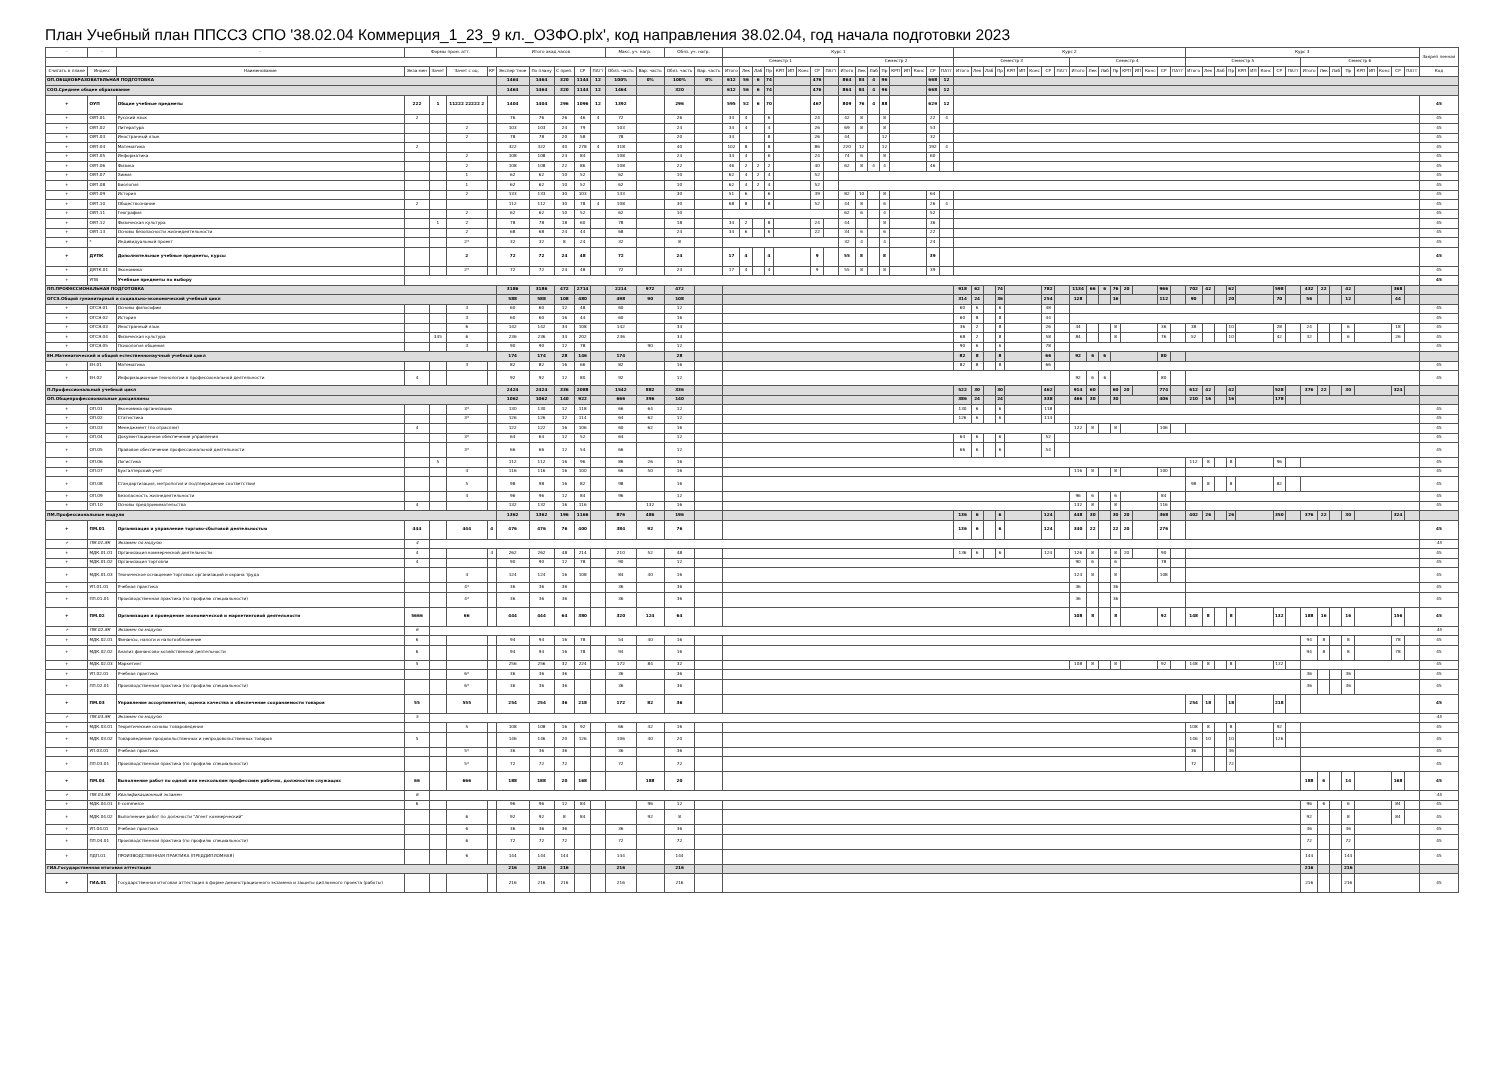План Учебный план ППССЗ СПО '38.02.04 Коммерция_1_23_9 кл._ОЗФО.plx', код направления 38.02.04, год начала подготовки 2023
| - | - | - | Формы пром. атт. | | | | Итого акад.часов | | | | | Макс. уч. нагр. | | Обяз. уч. нагр. | | Курс 1 | | | | | | | | | | | | | | | | | | Курс 2 | | | | | | | | | | | | | | | | | | Курс 3 | | | | | | | | | | | | | | | | | | Закреп ленная |
| --- | --- | --- | --- | --- | --- | --- | --- | --- | --- | --- | --- | --- | --- | --- | --- | --- | --- | --- | --- | --- | --- | --- | --- | --- | --- | --- | --- | --- | --- | --- | --- | --- | --- | --- | --- | --- | --- | --- | --- | --- | --- | --- | --- | --- | --- | --- | --- | --- | --- | --- | --- | --- | --- | --- | --- | --- | --- | --- | --- | --- | --- | --- | --- | --- | --- | --- | --- | --- | --- | --- |
| | | | | | | | | | | | | | | | | Семестр 1 | | | | | | | | | Семестр 2 | | | | | | | | | Семестр 3 | | | | | | | | | Семестр 4 | | | | | | | | | Семестр 5 | | | | | | | | | Семестр 6 | | | | | | | | | |
| Считать в плане | Индекс | Наименование | Экза мен | Зачет | Зачет с оц. | КР | Экспер тное | По плану | С преп. | СР | ПАтт | Обяз. часть | Вар. часть | Обяз. часть | Вар. часть | Итого | Лек | Лаб | Пр | КРП | ИП | Конс | СР | ПАтт | Итого | Лек | Лаб | Пр | КРП | ИП | Конс | СР | ПАтт | Итого | Лек | Лаб | Пр | КРП | ИП | Конс | СР | ПАтт | Итого | Лек | Лаб | Пр | КРП | ИП | Конс | СР | ПАтт | Итого | Лек | Лаб | Пр | КРП | ИП | Конс | СР | ПАтт | Итого | Лек | Лаб | Пр | КРП | ИП | Конс | СР | ПАтт | Код |
| ОП.ОБЩЕОБРАЗОВАТЕЛЬНАЯ ПОДГОТОВКА | | | | | | | 1464 | 1464 | 320 | 1144 | 12 | 100% | 0% | 100% | 0% | 612 | 56 | 6 | 74 | | | | 476 | | 864 | 84 | 4 | 96 | | | | 668 | 12 | | | | | | | | | | | | | | | | | | | | | | | | | | | | | | | | | | | | | |
| СОО.Среднее общее образование | | | | | | | 1464 | 1464 | 320 | 1144 | 12 | 1464 | | 320 | | 612 | 56 | 6 | 74 | | | | 476 | | 864 | 84 | 4 | 96 | | | | 668 | 12 | | | | | | | | | | | | | | | | | | | | | | | | | | | | | | | | | | | | | |
| + | ОУП | Общие учебные предметы | 222 | 1 | 11222 22222 2 | | 1404 | 1404 | 296 | 1096 | 12 | 1392 | | 296 | | 595 | 52 | 6 | 70 | | | | 467 | | 809 | 76 | 4 | 88 | | | | 629 | 12 | | | | | | | | | | | | | | | | | | | | | | | | | | | | | | | | | | | | | 45 |
| + | ОУП.01 | Русский язык | 2 | | | | 76 | 76 | 26 | 46 | 4 | 72 | | 26 | | 34 | 4 | | 6 | | | | 24 | | 42 | 8 | | 8 | | | | 22 | 4 | | | | | | | | | | | | | | | | | | | | | | | | | | | | | | | | | | | | | 45 |
| + | ОУП.02 | Литература | | | 2 | | 103 | 103 | 24 | 79 | | 103 | | 24 | | 34 | 4 | | 4 | | | | 26 | | 69 | 8 | | 8 | | | | 53 | | | | | | | | | | | | | | | | | | | | | | | | | | | | | | | | | | | | | | 45 |
| + | ОУП.03 | Иностранный язык | | | 2 | | 78 | 78 | 20 | 58 | | 78 | | 20 | | 34 | | | 8 | | | | 26 | | 44 | | | 12 | | | | 32 | | | | | | | | | | | | | | | | | | | | | | | | | | | | | | | | | | | | | | 45 |
| + | ОУП.04 | Математика | 2 | | | | 322 | 322 | 40 | 278 | 4 | 318 | | 40 | | 102 | 8 | | 8 | | | | 86 | | 220 | 12 | | 12 | | | | 192 | 4 | | | | | | | | | | | | | | | | | | | | | | | | | | | | | | | | | | | | | 45 |
| + | ОУП.05 | Информатика | | | 2 | | 108 | 108 | 24 | 84 | | 108 | | 24 | | 34 | 4 | | 6 | | | | 24 | | 74 | 6 | | 8 | | | | 60 | | | | | | | | | | | | | | | | | | | | | | | | | | | | | | | | | | | | | | 45 |
| + | ОУП.06 | Физика | | | 2 | | 108 | 108 | 22 | 86 | | 108 | | 22 | | 46 | 2 | 2 | 2 | | | | 40 | | 62 | 8 | 4 | 4 | | | | 46 | | | | | | | | | | | | | | | | | | | | | | | | | | | | | | | | | | | | | | 45 |
| + | ОУП.07 | Химия | | | 1 | | 62 | 62 | 10 | 52 | | 62 | | 10 | | 62 | 4 | 2 | 4 | | | | 52 | | | | | | | | | | | | | | | | | | | | | | | | | | | | | | | | | | | | | | | | | | | | | | | 45 |
| + | ОУП.08 | Биология | | | 1 | | 62 | 62 | 10 | 52 | | 62 | | 10 | | 62 | 4 | 2 | 4 | | | | 52 | | | | | | | | | | | | | | | | | | | | | | | | | | | | | | | | | | | | | | | | | | | | | | | 45 |
| + | ОУП.09 | История | | | 2 | | 133 | 133 | 30 | 103 | | 133 | | 30 | | 51 | 6 | | 6 | | | | 39 | | 82 | 10 | | 8 | | | | 64 | | | | | | | | | | | | | | | | | | | | | | | | | | | | | | | | | | | | | | 45 |
| + | ОУП.10 | Обществознание | 2 | | | | 112 | 112 | 30 | 78 | 4 | 108 | | 30 | | 68 | 8 | | 8 | | | | 52 | | 44 | 8 | | 6 | | | | 26 | 4 | | | | | | | | | | | | | | | | | | | | | | | | | | | | | | | | | | | | | 45 |
| + | ОУП.11 | География | | | 2 | | 62 | 62 | 10 | 52 | | 62 | | 10 | | | | | | | | | | | 62 | 6 | | 4 | | | | 52 | | | | | | | | | | | | | | | | | | | | | | | | | | | | | | | | | | | | | | 45 |
| + | ОУП.12 | Физическая культура | | 1 | 2 | | 78 | 78 | 18 | 60 | | 78 | | 18 | | 34 | 2 | | 8 | | | | 24 | | 44 | | | 8 | | | | 36 | | | | | | | | | | | | | | | | | | | | | | | | | | | | | | | | | | | | | | 45 |
| + | ОУП.13 | Основы безопасности жизнедеятельности | | | 2 | | 68 | 68 | 24 | 44 | | 68 | | 24 | | 34 | 6 | | 6 | | | | 22 | | 34 | 6 | | 6 | | | | 22 | | | | | | | | | | | | | | | | | | | | | | | | | | | | | | | | | | | | | | 45 |
| + | * | Индивидуальный проект | | | 2* | | 32 | 32 | 8 | 24 | | 32 | | 8 | | | | | | | | | | | 32 | 4 | | 4 | | | | 24 | | | | | | | | | | | | | | | | | | | | | | | | | | | | | | | | | | | | | | 45 |
| + | ДУПК | Дополнительные учебные предметы, курсы | | | 2 | | 72 | 72 | 24 | 48 | | 72 | | 24 | | 17 | 4 | | 4 | | | | 9 | | 55 | 8 | | 8 | | | | 39 | | | | | | | | | | | | | | | | | | | | | | | | | | | | | | | | | | | | | | 45 |
| + | ДУПК.01 | Экономика | | | 2* | | 72 | 72 | 24 | 48 | | 72 | | 24 | | 17 | 4 | | 4 | | | | 9 | | 55 | 8 | | 8 | | | | 39 | | | | | | | | | | | | | | | | | | | | | | | | | | | | | | | | | | | | | | 45 |
| + | УПВ | Учебные предметы по выбору | | | | | | | | | | | | | | | | | | | | | | | | | | | | | | | | | | | | | | | | | | | | | | | | | | | | | | | | | | | | | | | | | | | | 45 |
| ПП.ПРОФЕССИОНАЛЬНАЯ ПОДГОТОВКА | | | | | | | 3186 | 3186 | 472 | 2714 | | 2214 | 972 | 472 | | | | | | | | | | | | | | | | | | | | 918 | 62 | | 74 | | | | 782 | | 1134 | 66 | 6 | 76 | 20 | | | 966 | | 702 | 42 | | 62 | | | | 598 | | 432 | 22 | | 42 | | | | 368 | | |
| ОГСЭ.Общий гуманитарный и социально-экономический учебный цикл | | | | | | | 588 | 588 | 108 | 480 | | 498 | 90 | 108 | | | | | | | | | | | | | | | | | | | | 314 | 24 | | 36 | | | | 254 | | 128 | | | 16 | | | | 112 | | 90 | | | 20 | | | | 70 | | 56 | | | 12 | | | | 44 | | |
| + | ОГСЭ.01 | Основы философии | | | 3 | | 60 | 60 | 12 | 48 | | 60 | | 12 | | | | | | | | | | | | | | | | | | | | 60 | 6 | | 6 | | | | 48 | | | | | | | | | | | | | | | | | | | | | | | | | | | | | 45 |
| + | ОГСЭ.02 | История | | | 3 | | 60 | 60 | 16 | 44 | | 60 | | 16 | | | | | | | | | | | | | | | | | | | | 60 | 8 | | 8 | | | | 44 | | | | | | | | | | | | | | | | | | | | | | | | | | | | | 45 |
| + | ОГСЭ.03 | Иностранный язык | | | 6 | | 142 | 142 | 34 | 108 | | 142 | | 34 | | | | | | | | | | | | | | | | | | | | 36 | 2 | | 8 | | | | 26 | | 44 | | | 8 | | | | 36 | | 38 | | | 10 | | | | 28 | | 24 | | | 6 | | | | 18 | | 45 |
| + | ОГСЭ.04 | Физическая культура | | 345 | 6 | | 236 | 236 | 34 | 202 | | 236 | | 34 | | | | | | | | | | | | | | | | | | | | 68 | 2 | | 8 | | | | 58 | | 84 | | | 8 | | | | 76 | | 52 | | | 10 | | | | 42 | | 32 | | | 6 | | | | 26 | | 45 |
| + | ОГСЭ.05 | Психология общения | | | 3 | | 90 | 90 | 12 | 78 | | | 90 | 12 | | | | | | | | | | | | | | | | | | | | 90 | 6 | | 6 | | | | 78 | | | | | | | | | | | | | | | | | | | | | | | | | | | | | 45 |
| ЕН.Математический и общий естественнонаучный учебный цикл | | | | | | | 174 | 174 | 28 | 146 | | 174 | | 28 | | | | | | | | | | | | | | | | | | | | 82 | 8 | | 8 | | | | 66 | | 92 | 6 | 6 | | | | | 80 | | | | | | | | | | | | | | | | | | | | |
| + | ЕН.01 | Математика | | | 3 | | 82 | 82 | 16 | 66 | | 82 | | 16 | | | | | | | | | | | | | | | | | | | | 82 | 8 | | 8 | | | | 66 | | | | | | | | | | | | | | | | | | | | | | | | | | | | | 45 |
| + | ЕН.02 | Информационные технологии в профессиональной деятельности | 4 | | | | 92 | 92 | 12 | 80 | | 92 | | 12 | | | | | | | | | | | | | | | | | | | | | | | | | | | | | 92 | 6 | 6 | | | | | 80 | | | | | | | | | | | | | | | | | | | | 45 |
| П.Профессиональный учебный цикл | | | | | | | 2424 | 2424 | 336 | 2088 | | 1542 | 882 | 336 | | | | | | | | | | | | | | | | | | | | 522 | 30 | | 30 | | | | 462 | | 914 | 60 | | 60 | 20 | | | 774 | | 612 | 42 | | 42 | | | | 528 | | 376 | 22 | | 30 | | | | 324 | | |
| ОП.Общепрофессиональные дисциплины | | | | | | | 1062 | 1062 | 140 | 922 | | 666 | 396 | 140 | | | | | | | | | | | | | | | | | | | | 386 | 24 | | 24 | | | | 338 | | 466 | 30 | | 30 | | | | 406 | | 210 | 16 | | 16 | | | | 178 | | | | | | | | | | | |
| + | ОП.01 | Экономика организации | | | 3* | | 130 | 130 | 12 | 118 | | 66 | 64 | 12 | | | | | | | | | | | | | | | | | | | | 130 | 6 | | 6 | | | | 118 | | | | | | | | | | | | | | | | | | | | | | | | | | | | | 45 |
| + | ОП.02 | Статистика | | | 3* | | 126 | 126 | 12 | 114 | | 64 | 62 | 12 | | | | | | | | | | | | | | | | | | | | 126 | 6 | | 6 | | | | 114 | | | | | | | | | | | | | | | | | | | | | | | | | | | | | 45 |
| + | ОП.03 | Менеджмент (по отраслям) | 4 | | | | 122 | 122 | 16 | 106 | | 60 | 62 | 16 | | | | | | | | | | | | | | | | | | | | | | | | | | | | | 122 | 8 | | 8 | | | | 106 | | | | | | | | | | | | | | | | | | | | 45 |
| + | ОП.04 | Документационное обеспечение управления | | | 3* | | 64 | 64 | 12 | 52 | | 64 | | 12 | | | | | | | | | | | | | | | | | | | | 64 | 6 | | 6 | | | | 52 | | | | | | | | | | | | | | | | | | | | | | | | | | | | | 45 |
| + | ОП.05 | Правовое обеспечение профессиональной деятельности | | | 3* | | 66 | 66 | 12 | 54 | | 66 | | 12 | | | | | | | | | | | | | | | | | | | | 66 | 6 | | 6 | | | | 54 | | | | | | | | | | | | | | | | | | | | | | | | | | | | | 45 |
| + | ОП.06 | Логистика | | 5 | | | 112 | 112 | 16 | 96 | | 86 | 26 | 16 | | | | | | | | | | | | | | | | | | | | | | | | | | | | | | | | | | | | | | 112 | 8 | | 8 | | | | 96 | | | | | | | | | | | 45 |
| + | ОП.07 | Бухгалтерский учет | | | 4 | | 116 | 116 | 16 | 100 | | 66 | 50 | 16 | | | | | | | | | | | | | | | | | | | | | | | | | | | | | 116 | 8 | | 8 | | | | 100 | | | | | | | | | | | | | | | | | | | | 45 |
| + | ОП.08 | Стандартизация, метрология и подтверждение соответствия | | | 5 | | 98 | 98 | 16 | 82 | | 98 | | 16 | | | | | | | | | | | | | | | | | | | | | | | | | | | | | | | | | | | | | | 98 | 8 | | 8 | | | | 82 | | | | | | | | | | | 45 |
| + | ОП.09 | Безопасность жизнедеятельности | | | 4 | | 96 | 96 | 12 | 84 | | 96 | | 12 | | | | | | | | | | | | | | | | | | | | | | | | | | | | | 96 | 6 | | 6 | | | | 84 | | | | | | | | | | | | | | | | | | | | 45 |
| + | ОП.10 | Основы предпринимательства | 4 | | | | 132 | 132 | 16 | 116 | | | 132 | 16 | | | | | | | | | | | | | | | | | | | | | | | | | | | | | 132 | 8 | | 8 | | | | 116 | | | | | | | | | | | | | | | | | | | | 45 |
| ПМ.Профессиональные модули | | | | | | | 1362 | 1362 | 196 | 1166 | | 876 | 486 | 196 | | | | | | | | | | | | | | | | | | | | 136 | 6 | | 6 | | | | 124 | | 448 | 30 | | 30 | 20 | | | 368 | | 402 | 26 | | 26 | | | | 350 | | 376 | 22 | | 30 | | | | 324 | | |
| + | ПМ.01 | Организация и управление торгово-сбытовой деятельностью | 444 | | 444 | 4 | 476 | 476 | 76 | 400 | | 384 | 92 | 76 | | | | | | | | | | | | | | | | | | | | 136 | 6 | | 6 | | | | 124 | | 340 | 22 | | 22 | 20 | | | 276 | | | | | | | | | | | | | | | | | | | | 45 |
| + | ПМ.01.ЭК | Экзамен по модулю | 4 | | | | | | | | | | | | | | | | | | | | | | | | | | | | | | | | | | | | | | | | | | | | | | | | | | | | | | | | | | | | | | | | | | | 45 |
| + | МДК.01.01 | Организация коммерческой деятельности | 4 | | | 4 | 262 | 262 | 48 | 214 | | 210 | 52 | 48 | | | | | | | | | | | | | | | | | | | | 136 | 6 | | 6 | | | | 124 | | 126 | 8 | | 8 | 20 | | | 90 | | | | | | | | | | | | | | | | | | | | 45 |
| + | МДК.01.02 | Организация торговли | 4 | | | | 90 | 90 | 12 | 78 | | 90 | | 12 | | | | | | | | | | | | | | | | | | | | | | | | | | | | | 90 | 6 | | 6 | | | | 78 | | | | | | | | | | | | | | | | | | | | 45 |
| + | МДК.01.03 | Техническое оснащение торговых организаций и охрана труда | | | 4 | | 124 | 124 | 16 | 108 | | 84 | 40 | 16 | | | | | | | | | | | | | | | | | | | | | | | | | | | | | 124 | 8 | | 8 | | | | 108 | | | | | | | | | | | | | | | | | | | | 45 |
| + | УП.01.01 | Учебная практика | | | 4* | | 36 | 36 | 36 | | | 36 | | 36 | | | | | | | | | | | | | | | | | | | | | | | | | | | | | 36 | | | 36 | | | | | | | | | | | | | | | | | | | | | | | | 45 |
| + | ПП.01.01 | Производственная практика (по профилю специальности) | | | 4* | | 36 | 36 | 36 | | | 36 | | 36 | | | | | | | | | | | | | | | | | | | | | | | | | | | | | 36 | | | 36 | | | | | | | | | | | | | | | | | | | | | | | | 45 |
| + | ПМ.02 | Организация и проведение экономической и маркетинговой деятельности | 5666 | | 66 | | 444 | 444 | 64 | 380 | | 320 | 124 | 64 | | | | | | | | | | | | | | | | | | | | | | | | | | | | | 108 | 8 | | 8 | | | | 92 | | 148 | 8 | | 8 | | | | 132 | | 188 | 16 | | 16 | | | | 156 | | 45 |
| + | ПМ.02.ЭК | Экзамен по модулю | 6 | | | | | | | | | | | | | | | | | | | | | | | | | | | | | | | | | | | | | | | | | | | | | | | | | | | | | | | | | | | | | | | | | | | 45 |
| + | МДК.02.01 | Финансы, налоги и налогообложение | 6 | | | | 94 | 94 | 16 | 78 | | 54 | 40 | 16 | | | | | | | | | | | | | | | | | | | | | | | | | | | | | | | | | | | | | | | | | | | | | | | 94 | 8 | | 8 | | | | 78 | | 45 |
| + | МДК.02.02 | Анализ финансово-хозяйственной деятельности | 6 | | | | 94 | 94 | 16 | 78 | | 94 | | 16 | | | | | | | | | | | | | | | | | | | | | | | | | | | | | | | | | | | | | | | | | | | | | | | 94 | 8 | | 8 | | | | 78 | | 45 |
| + | МДК.02.03 | Маркетинг | 5 | | | | 256 | 256 | 32 | 224 | | 172 | 84 | 32 | | | | | | | | | | | | | | | | | | | | | | | | | | | | | 108 | 8 | | 8 | | | | 92 | | 148 | 8 | | 8 | | | | 132 | | | | | | | | | | | 45 |
| + | УП.02.01 | Учебная практика | | | 6* | | 36 | 36 | 36 | | | 36 | | 36 | | | | | | | | | | | | | | | | | | | | | | | | | | | | | | | | | | | | | | | | | | | | | | | 36 | | | 36 | | | | | | 45 |
| + | ПП.02.01 | Производственная практика (по профилю специальности) | | | 6* | | 36 | 36 | 36 | | | 36 | | 36 | | | | | | | | | | | | | | | | | | | | | | | | | | | | | | | | | | | | | | | | | | | | | | | 36 | | | 36 | | | | | | 45 |
| + | ПМ.03 | Управление ассортиментом, оценка качества и обеспечение сохраняемости товаров | 55 | | 555 | | 254 | 254 | 36 | 218 | | 172 | 82 | 36 | | | | | | | | | | | | | | | | | | | | | | | | | | | | | | | | | | | | | | 254 | 18 | | 18 | | | | 218 | | | | | | | | | | | 45 |
| + | ПМ.03.ЭК | Экзамен по модулю | 5 | | | | | | | | | | | | | | | | | | | | | | | | | | | | | | | | | | | | | | | | | | | | | | | | | | | | | | | | | | | | | | | | | | | 45 |
| + | МДК.03.01 | Теоретические основы товароведения | | | 5 | | 108 | 108 | 16 | 92 | | 66 | 42 | 16 | | | | | | | | | | | | | | | | | | | | | | | | | | | | | | | | | | | | | | 108 | 8 | | 8 | | | | 92 | | | | | | | | | | | 45 |
| + | МДК.03.02 | Товароведение продовольственных и непродовольственных товаров | 5 | | | | 146 | 146 | 20 | 126 | | 106 | 40 | 20 | | | | | | | | | | | | | | | | | | | | | | | | | | | | | | | | | | | | | | 146 | 10 | | 10 | | | | 126 | | | | | | | | | | | 45 |
| + | УП.03.01 | Учебная практика | | | 5* | | 36 | 36 | 36 | | | 36 | | 36 | | | | | | | | | | | | | | | | | | | | | | | | | | | | | | | | | | | | | | 36 | | | 36 | | | | | | | | | | | | | | | 45 |
| + | ПП.03.01 | Производственная практика (по профилю специальности) | | | 5* | | 72 | 72 | 72 | | | 72 | | 72 | | | | | | | | | | | | | | | | | | | | | | | | | | | | | | | | | | | | | | 72 | | | 72 | | | | | | | | | | | | | | | 45 |
| + | ПМ.04 | Выполнение работ по одной или нескольким профессиям рабочих, должностям служащих | 66 | | 666 | | 188 | 188 | 20 | 168 | | | 188 | 20 | | | | | | | | | | | | | | | | | | | | | | | | | | | | | | | | | | | | | | | | | | | | | | | 188 | 6 | | 14 | | | | 168 | | 45 |
| + | ПМ.04.ЭК | Квалификационный экзамен | 6 | | | | | | | | | | | | | | | | | | | | | | | | | | | | | | | | | | | | | | | | | | | | | | | | | | | | | | | | | | | | | | | | | | | 45 |
| + | МДК.04.01 | E-commerce | 6 | | | | 96 | 96 | 12 | 84 | | | 96 | 12 | | | | | | | | | | | | | | | | | | | | | | | | | | | | | | | | | | | | | | | | | | | | | | | 96 | 6 | | 6 | | | | 84 | | 45 |
| + | МДК.04.02 | Выполнение работ по должности "Агент коммерческий" | | | 6 | | 92 | 92 | 8 | 84 | | | 92 | 8 | | | | | | | | | | | | | | | | | | | | | | | | | | | | | | | | | | | | | | | | | | | | | | | 92 | | | 8 | | | | 84 | | 45 |
| + | УП.04.01 | Учебная практика | | | 6 | | 36 | 36 | 36 | | | 36 | | 36 | | | | | | | | | | | | | | | | | | | | | | | | | | | | | | | | | | | | | | | | | | | | | | | 36 | | | 36 | | | | | | 45 |
| + | ПП.04.01 | Производственная практика (по профилю специальности) | | | 6 | | 72 | 72 | 72 | | | 72 | | 72 | | | | | | | | | | | | | | | | | | | | | | | | | | | | | | | | | | | | | | | | | | | | | | | 72 | | | 72 | | | | | | 45 |
| + | ПДП.01 | ПРОИЗВОДСТВЕННАЯ ПРАКТИКА (ПРЕДДИПЛОМНАЯ) | | | 6 | | 144 | 144 | 144 | | | 144 | | 144 | | | | | | | | | | | | | | | | | | | | | | | | | | | | | | | | | | | | | | | | | | | | | | | 144 | | | 144 | | | | | | 45 |
| ГИА.Государственная итоговая аттестация | | | | | | | 216 | 216 | 216 | | | 216 | | 216 | | | | | | | | | | | | | | | | | | | | | | | | | | | | | | | | | | | | | | | | | | | | | | | 216 | | | 216 | | | | | | |
| + | ГИА.01 | Государственная итоговая аттестация в форме демонстрационного экзамена и защиты дипломного проекта (работы) | | | | | 216 | 216 | 216 | | | 216 | | 216 | | | | | | | | | | | | | | | | | | | | | | | | | | | | | | | | | | | | | | | | | | | | | | | 216 | | | 216 | | | | | | 45 |